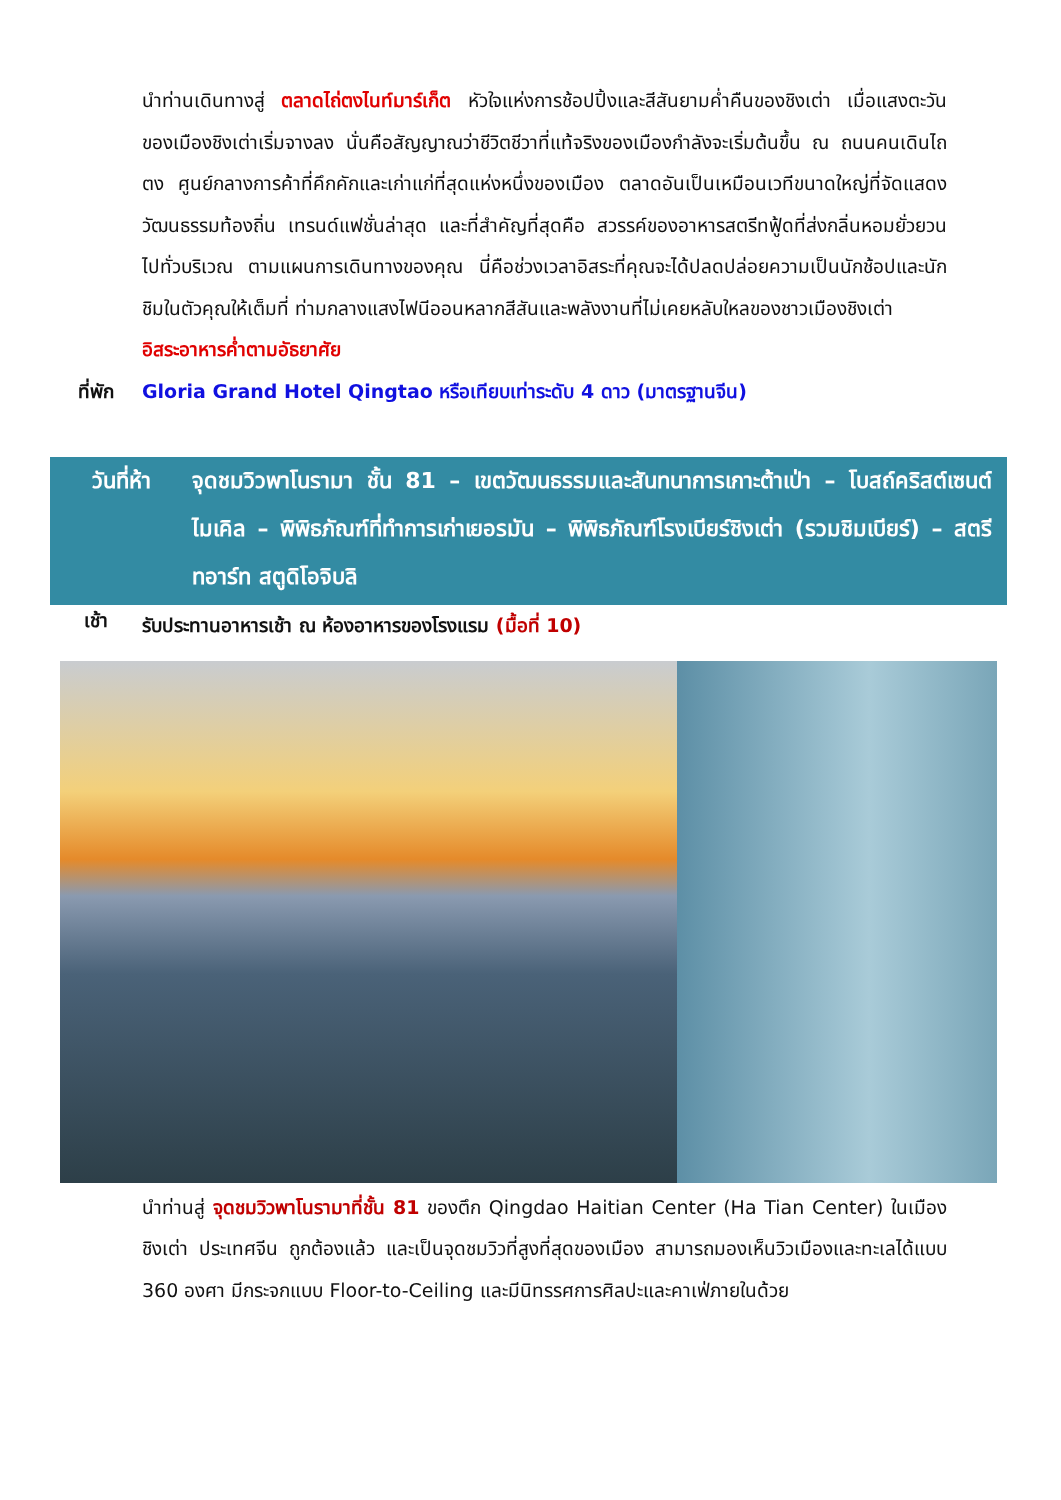นำท่านเดินทางสู่ ตลาดไถ่ตงไนท์มาร์เก็ต หัวใจแห่งการช้อปปิ้งและสีสันยามค่ำคืนของชิงเต่า เมื่อแสงตะวันของเมืองชิงเต่าเริ่มจางลง นั่นคือสัญญาณว่าชีวิตชีวาที่แท้จริงของเมืองกำลังจะเริ่มต้นขึ้น ณ ถนนคนเดินไถตง ศูนย์กลางการค้าที่คึกคักและเก่าแก่ที่สุดแห่งหนึ่งของเมือง ตลาดอันเป็นเหมือนเวทีขนาดใหญ่ที่จัดแสดงวัฒนธรรมท้องถิ่น เทรนด์แฟชั่นล่าสุด และที่สำคัญที่สุดคือ สวรรค์ของอาหารสตรีทฟู้ดที่ส่งกลิ่นหอมยั่วยวนไปทั่วบริเวณ ตามแผนการเดินทางของคุณ นี่คือช่วงเวลาอิสระที่คุณจะได้ปลดปล่อยความเป็นนักช้อปและนักชิมในตัวคุณให้เต็มที่ ท่ามกลางแสงไฟนีออนหลากสีสันและพลังงานที่ไม่เคยหลับใหลของชาวเมืองชิงเต่า
อิสระอาหารค่ำตามอัธยาศัย
ที่พัก Gloria Grand Hotel Qingtao หรือเทียบเท่าระดับ 4 ดาว (มาตรฐานจีน)
วันที่ห้า จุดชมวิวพาโนรามา ชั้น 81 – เขตวัฒนธรรมและสันทนาการเกาะต้าเป่า – โบสถ์คริสต์เซนต์ไมเคิล – พิพิธภัณฑ์ที่ทำการเก่าเยอรมัน – พิพิธภัณฑ์โรงเบียร์ชิงเต่า (รวมชิมเบียร์) – สตรีทอาร์ท สตูดิโอจิบลิ
เช้า
รับประทานอาหารเช้า ณ ห้องอาหารของโรงแรม (มื้อที่ 10)
นำท่านสู่ จุดชมวิวพาโนรามาที่ชั้น 81 ของตึก Qingdao Haitian Center (Ha Tian Center) ในเมืองชิงเต่า ประเทศจีน ถูกต้องแล้ว และเป็นจุดชมวิวที่สูงที่สุดของเมือง สามารถมองเห็นวิวเมืองและทะเลได้แบบ 360 องศา มีกระจกแบบ Floor-to-Ceiling และมีนิทรรศการศิลปะและคาเฟ่ภายในด้วย